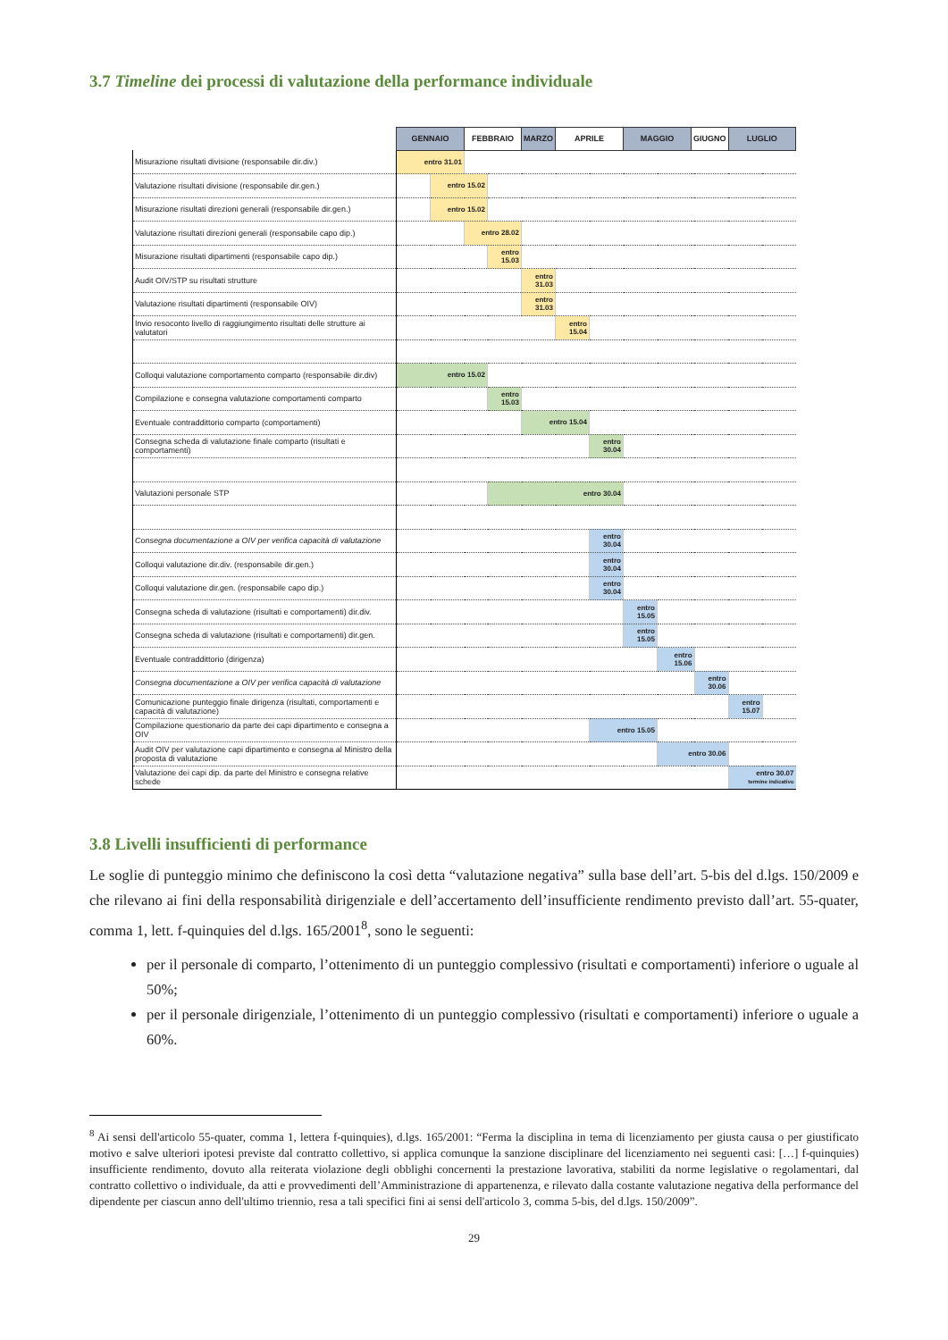3.7 Timeline dei processi di valutazione della performance individuale
| | GENNAIO | | FEBBRAIO | | MARZO | | APRILE | | MAGGIO | | GIUGNO | | LUGLIO | |
| Misurazione risultati divisione (responsabile dir.div.) | entro 31.01 | | | | | | | | | | | | | |
| Valutazione risultati divisione (responsabile dir.gen.) | | entro 15.02 | | | | | | | | | | | | |
| Misurazione risultati direzioni generali (responsabile dir.gen.) | | entro 15.02 | | | | | | | | | | | | |
| Valutazione risultati direzioni generali (responsabile capo dip.) | | | entro 28.02 | | | | | | | | | | | |
| Misurazione risultati dipartimenti (responsabile capo dip.) | | | | entro 15.03 | | | | | | | | | | |
| Audit OIV/STP su risultati strutture | | | | | entro 31.03 | | | | | | | | | |
| Valutazione risultati dipartimenti (responsabile OIV) | | | | | | entro 31.03 | | | | | | | | |
| Invio resoconto livello di raggiungimento risultati delle strutture ai valutatori | | | | | | | entro 15.04 | | | | | | | |
| Colloqui valutazione comportamento comparto (responsabile dir.div) | entro 15.02 | | | | | | | | | | | | | |
| Compilazione e consegna valutazione comportamenti comparto | | | | entro 15.03 | | | | | | | | | | |
| Eventuale contraddittorio comparto (comportamenti) | | | | | | entro 15.04 | | | | | | | | |
| Consegna scheda di valutazione finale comparto (risultati e comportamenti) | | | | | | | | entro 30.04 | | | | | | |
| Valutazioni personale STP | | | | entro 30.04 | | | | | | | | | | |
| Consegna documentazione a OIV per verifica capacità di valutazione | | | | | | | | entro 30.04 | | | | | | |
| Colloqui valutazione dir.div. (responsabile dir.gen.) | | | | | | | | entro 30.04 | | | | | | |
| Colloqui valutazione dir.gen. (responsabile capo dip.) | | | | | | | | entro 30.04 | | | | | | |
| Consegna scheda di valutazione (risultati e comportamenti) dir.div. | | | | | | | | | entro 15.05 | | | | | |
| Consegna scheda di valutazione (risultati e comportamenti) dir.gen. | | | | | | | | | entro 15.05 | | | | | |
| Eventuale contraddittorio (dirigenza) | | | | | | | | | | entro 15.06 | | | | |
| Consegna documentazione a OIV per verifica capacità di valutazione | | | | | | | | | | | | entro 30.06 | | |
| Comunicazione punteggio finale dirigenza (risultati, comportamenti e capacità di valutazione) | | | | | | | | | | | | | entro 15.07 | |
| Compilazione questionario da parte dei capi dipartimento e consegna a OIV | | | | | | | | entro 15.05 | | | | | | |
| Audit OIV per valutazione capi dipartimento e consegna al Ministro della proposta di valutazione | | | | | | | | | | entro 30.06 | | | | |
| Valutazione dei capi dip. da parte del Ministro e consegna relative schede | | | | | | | | | | | | | entro 30.07 termine indicativo | |
3.8 Livelli insufficienti di performance
Le soglie di punteggio minimo che definiscono la così detta “valutazione negativa” sulla base dell’art. 5-bis del d.lgs. 150/2009 e che rilevano ai fini della responsabilità dirigenziale e dell’accertamento dell’insufficiente rendimento previsto dall’art. 55-quater, comma 1, lett. f-quinquies del d.lgs. 165/2001<sup>8</sup>, sono le seguenti:
per il personale di comparto, l’ottenimento di un punteggio complessivo (risultati e comportamenti) inferiore o uguale al 50%;
per il personale dirigenziale, l’ottenimento di un punteggio complessivo (risultati e comportamenti) inferiore o uguale a 60%.
<sup>8</sup> Ai sensi dell'articolo 55-quater, comma 1, lettera f-quinquies), d.lgs. 165/2001: “Ferma la disciplina in tema di licenziamento per giusta causa o per giustificato motivo e salve ulteriori ipotesi previste dal contratto collettivo, si applica comunque la sanzione disciplinare del licenziamento nei seguenti casi: […] f-quinquies) insufficiente rendimento, dovuto alla reiterata violazione degli obblighi concernenti la prestazione lavorativa, stabiliti da norme legislative o regolamentari, dal contratto collettivo o individuale, da atti e provvedimenti dell’Amministrazione di appartenenza, e rilevato dalla costante valutazione negativa della performance del dipendente per ciascun anno dell'ultimo triennio, resa a tali specifici fini ai sensi dell'articolo 3, comma 5-bis, del d.lgs. 150/2009”.
29